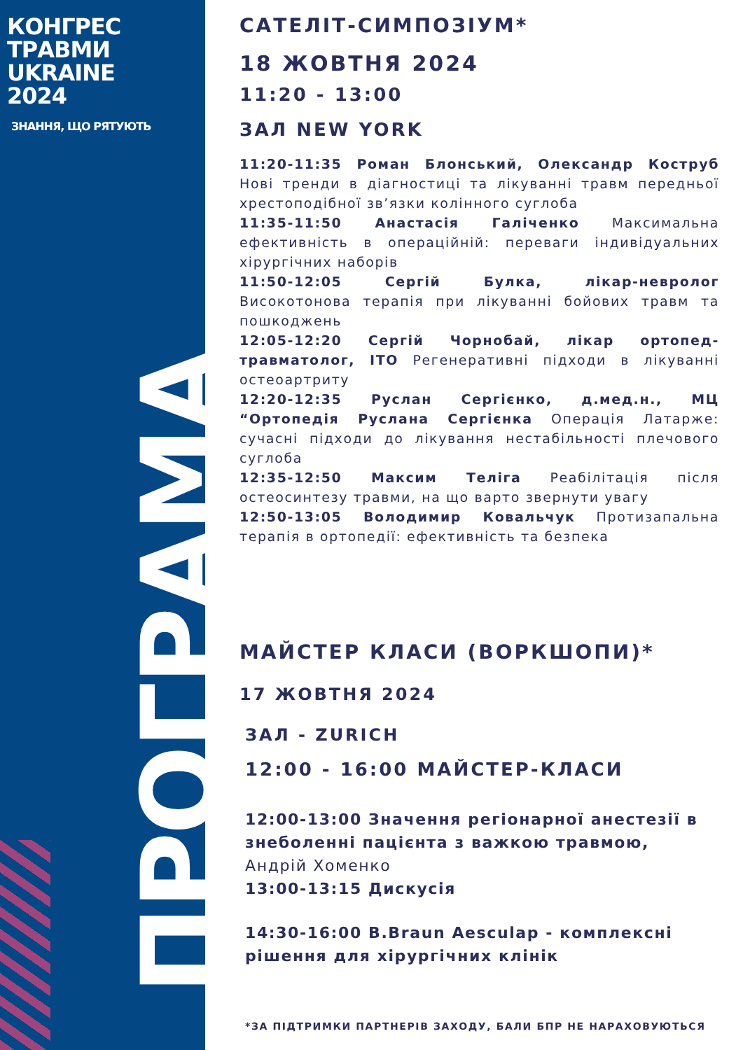КОНГРЕС
ТРАВМИ
UKRAINE
2024
ЗНАННЯ, ЩО РЯТУЮТЬ
ПРОГРАМА
САТЕЛІТ-СИМПОЗІУМ*
18 ЖОВТНЯ 2024
11:20 - 13:00
ЗАЛ NEW YORK
11:20-11:35 Роман Блонський, Олександр Коструб Нові тренди в діагностиці та лікуванні травм передньої хрестоподібної зв’язки колінного суглоба
11:35-11:50 Анастасія Галіченко Максимальна ефективність в операційній: переваги індивідуальних хірургічних наборів
11:50-12:05 Сергій Булка, лікар-невролог Високотонова терапія при лікуванні бойових травм та пошкоджень
12:05-12:20 Сергій Чорнобай, лікар ортопед-травматолог, ІТО Регенеративні підходи в лікуванні остеоартриту
12:20-12:35 Руслан Сергієнко, д.мед.н., МЦ “Ортопедія Руслана Сергієнка Операція Латарже: сучасні підходи до лікування нестабільності плечового суглоба
12:35-12:50 Максим Теліга Реабілітація після остеосинтезу травми, на що варто звернути увагу
12:50-13:05 Володимир Ковальчук Протизапальна терапія в ортопедії: ефективність та безпека
МАЙСТЕР КЛАСИ (ВОРКШОПИ)*
17 ЖОВТНЯ 2024
ЗАЛ - ZURICH
12:00 - 16:00 МАЙСТЕР-КЛАСИ
12:00-13:00 Значення регіонарної анестезії в знеболенні пацієнта з важкою травмою,
Андрій Хоменко
13:00-13:15 Дискусія
14:30-16:00 B.Braun Aesculap - комплексні рішення для хірургічних клінік
*ЗА ПІДТРИМКИ ПАРТНЕРІВ ЗАХОДУ, БАЛИ БПР НЕ НАРАХОВУЮТЬСЯ